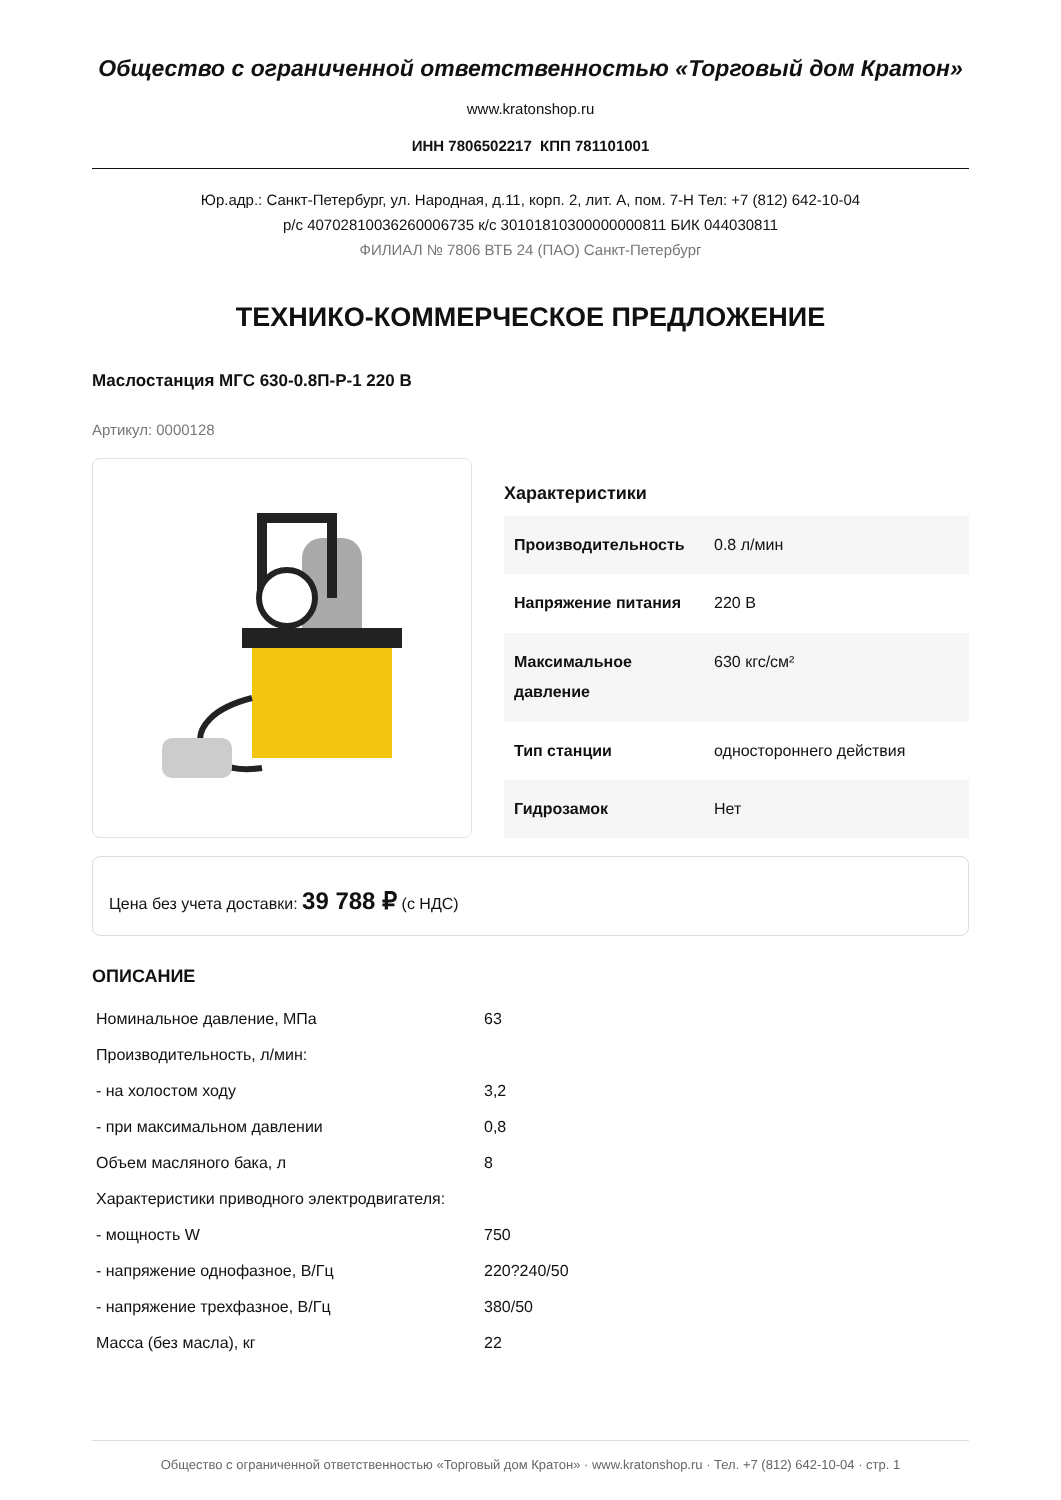Общество с ограниченной ответственностью «Торговый дом Кратон»
www.kratonshop.ru
ИНН 7806502217 КПП 781101001
Юр.адр.: Санкт-Петербург, ул. Народная, д.11, корп. 2, лит. А, пом. 7-Н Тел: +7 (812) 642-10-04
р/с 40702810036260006735 к/с 30101810300000000811 БИК 044030811
ФИЛИАЛ № 7806 ВТБ 24 (ПАО) Санкт-Петербург
ТЕХНИКО-КОММЕРЧЕСКОЕ ПРЕДЛОЖЕНИЕ
Маслостанция МГС 630-0.8П-Р-1 220 В
Артикул: 0000128
Характеристики
| Производительность | 0.8 л/мин |
| Напряжение питания | 220 В |
| Максимальное давление | 630 кгс/см² |
| Тип станции | одностороннего действия |
| Гидрозамок | Нет |
Цена без учета доставки: 39 788 ₽ (с НДС)
ОПИСАНИЕ
| Номинальное давление, МПа | 63 |
| Производительность, л/мин: | |
| - на холостом ходу | 3,2 |
| - при максимальном давлении | 0,8 |
| Объем масляного бака, л | 8 |
| Характеристики приводного электродвигателя: | |
| - мощность W | 750 |
| - напряжение однофазное, В/Гц | 220?240/50 |
| - напряжение трехфазное, В/Гц | 380/50 |
| Масса (без масла), кг | 22 |
Общество с ограниченной ответственностью «Торговый дом Кратон» · www.kratonshop.ru · Тел. +7 (812) 642-10-04 · стр. 1